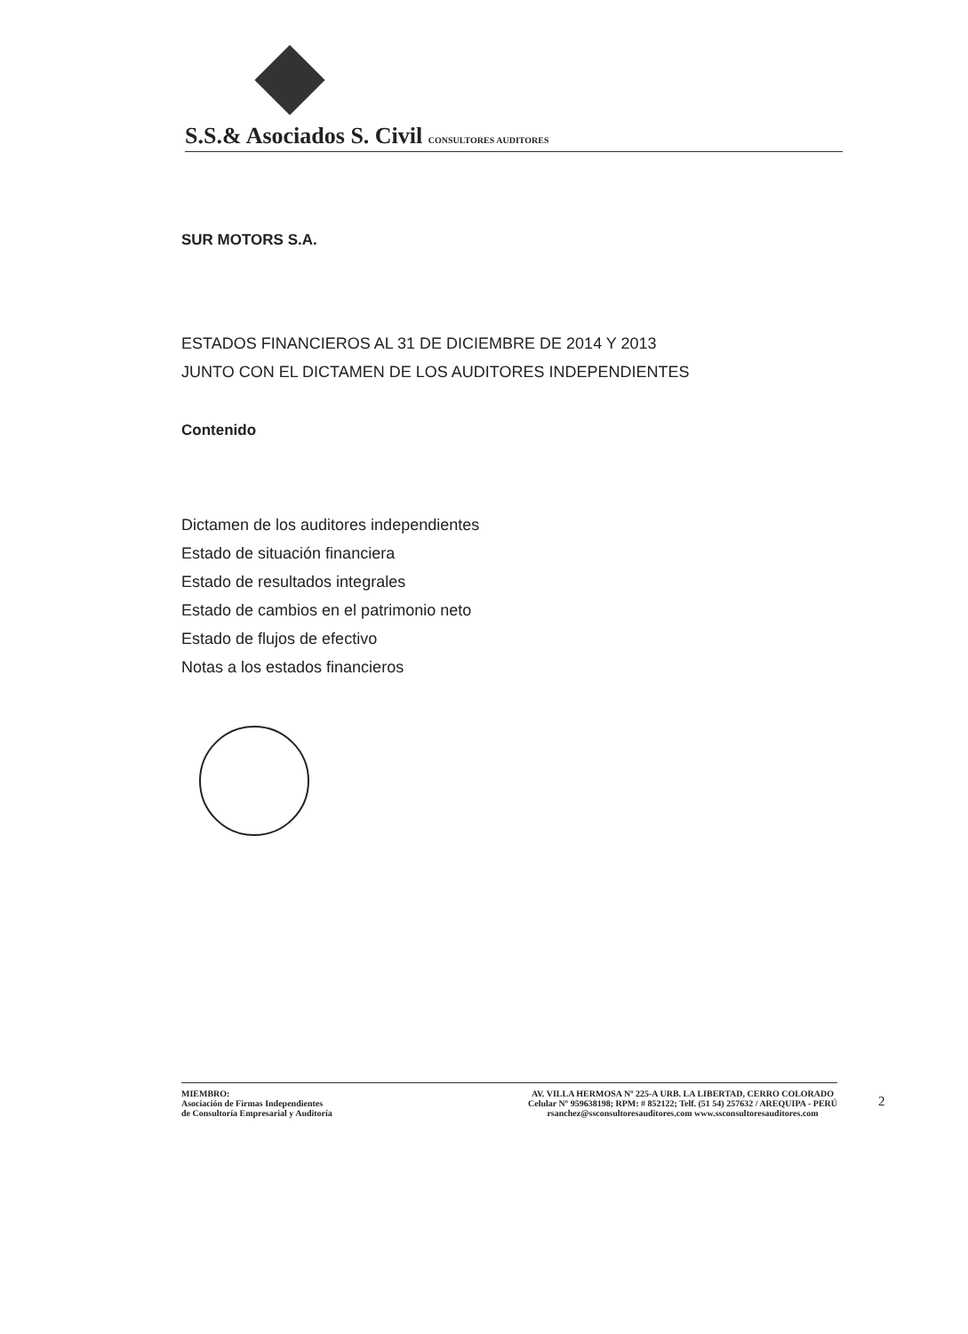S.S.& Asociados S. Civil CONSULTORES AUDITORES
SUR MOTORS S.A.
ESTADOS FINANCIEROS AL 31 DE DICIEMBRE DE 2014 Y 2013
JUNTO CON EL DICTAMEN DE LOS AUDITORES INDEPENDIENTES
Contenido
Dictamen de los auditores independientes
Estado de situación financiera
Estado de resultados integrales
Estado de cambios en el patrimonio neto
Estado de flujos de efectivo
Notas a los estados financieros
MIEMBRO:
Asociación de Firmas Independientes
de Consultoría Empresarial y Auditoría
AV. VILLA HERMOSA Nº 225-A URB. LA LIBERTAD, CERRO COLORADO
Celular Nº 959638198; RPM: # 852122; Telf. (51 54) 257632 / AREQUIPA - PERÚ
rsanchez@ssconsultoresauditores.com www.ssconsultoresauditores.com
2